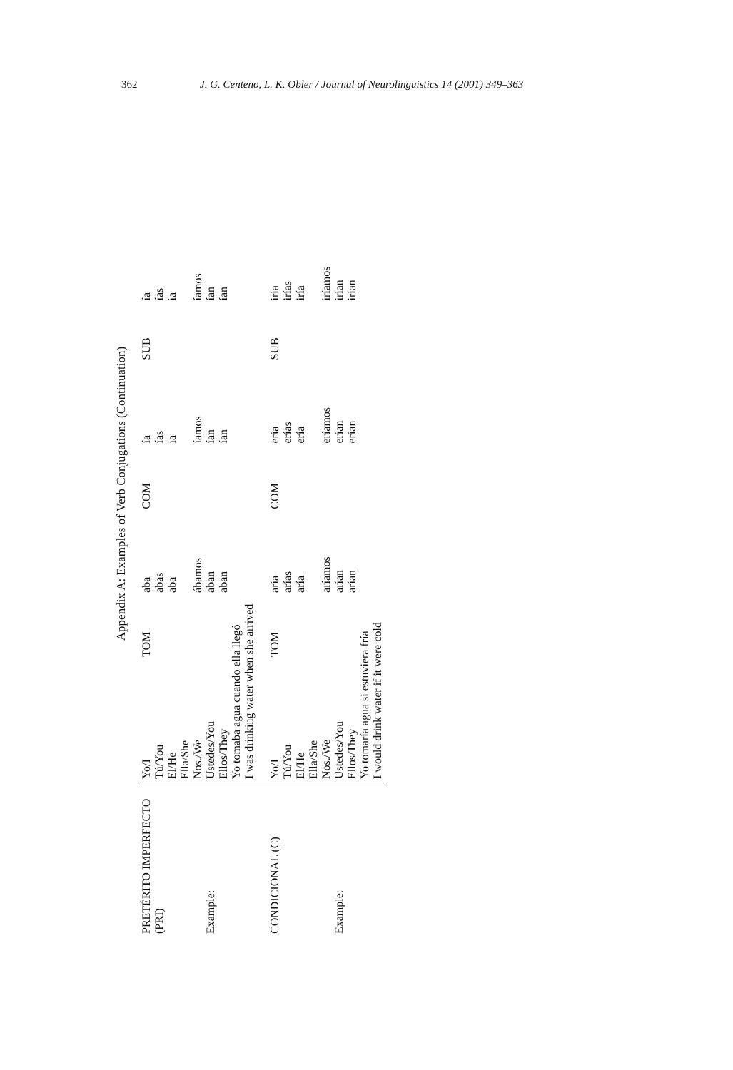362 J. G. Centeno, L. K. Obler / Journal of Neurolinguistics 14 (2001) 349–363
Appendix A: Examples of Verb Conjugations (Continuation)
| PRETÉRITO IMPERFECTO (PRI) Example: | Yo/I | TOM | aba | COM | ía | SUB | ía |
| | Tú/You | | abas | | ías | | ías |
| | El/He | | aba | | ía | | ía |
| | Ella/She | | | | | | |
| | Nos./We | | ábamos | | íamos | | íamos |
| | Ustedes/You | | aban | | ían | | ían |
| | Ellos/They | | aban | | ían | | ían |
| | Yo tomaba agua cuando ella llegó I was drinking water when she arrived | | | | | | |
| CONDICIONAL (C) Example: | Yo/I | TOM | aría | COM | ería | SUB | iría |
| | Tú/You | | arías | | erías | | irías |
| | El/He | | aría | | ería | | iría |
| | Ella/She | | | | | | |
| | Nos./We | | aríamos | | eríamos | | iríamos |
| | Ustedes/You | | arían | | erían | | irían |
| | Ellos/They | | arían | | erían | | irían |
| | Yo tomaría agua si estuviera fría I would drink water if it were cold | | | | | | |